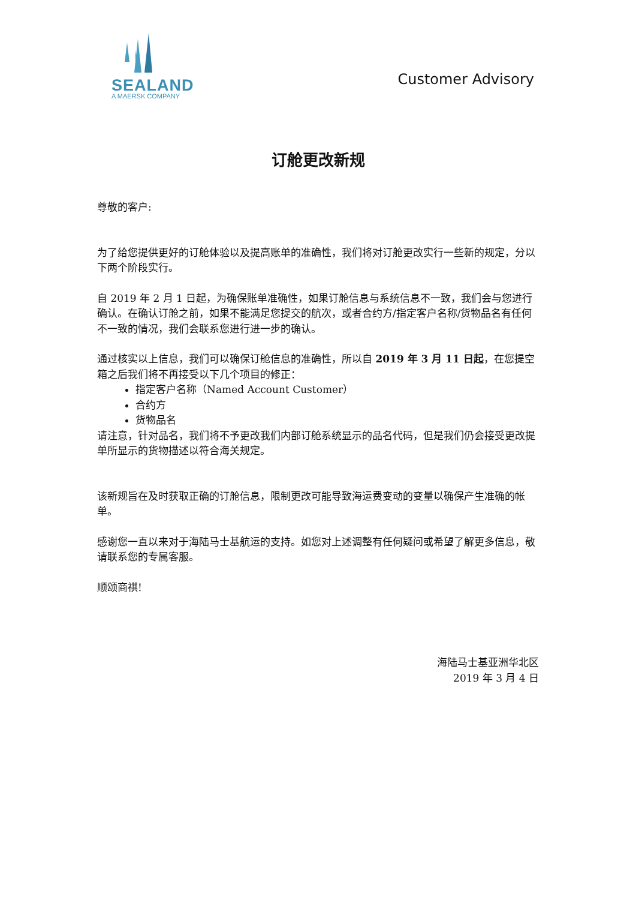SEALAND
A MAERSK COMPANY
Customer Advisory
订舱更改新规
尊敬的客户:
为了给您提供更好的订舱体验以及提高账单的准确性，我们将对订舱更改实行一些新的规定，分以下两个阶段实行。
自 2019 年 2 月 1 日起，为确保账单准确性，如果订舱信息与系统信息不一致，我们会与您进行确认。在确认订舱之前，如果不能满足您提交的航次，或者合约方/指定客户名称/货物品名有任何不一致的情况，我们会联系您进行进一步的确认。
通过核实以上信息，我们可以确保订舱信息的准确性，所以自 2019 年 3 月 11 日起，在您提空箱之后我们将不再接受以下几个项目的修正：
指定客户名称（Named Account Customer）
合约方
货物品名
请注意，针对品名，我们将不予更改我们内部订舱系统显示的品名代码，但是我们仍会接受更改提单所显示的货物描述以符合海关规定。
该新规旨在及时获取正确的订舱信息，限制更改可能导致海运费变动的变量以确保产生准确的帐单。
感谢您一直以来对于海陆马士基航运的支持。如您对上述调整有任何疑问或希望了解更多信息，敬请联系您的专属客服。
顺颂商祺!
海陆马士基亚洲华北区
2019 年 3 月 4 日